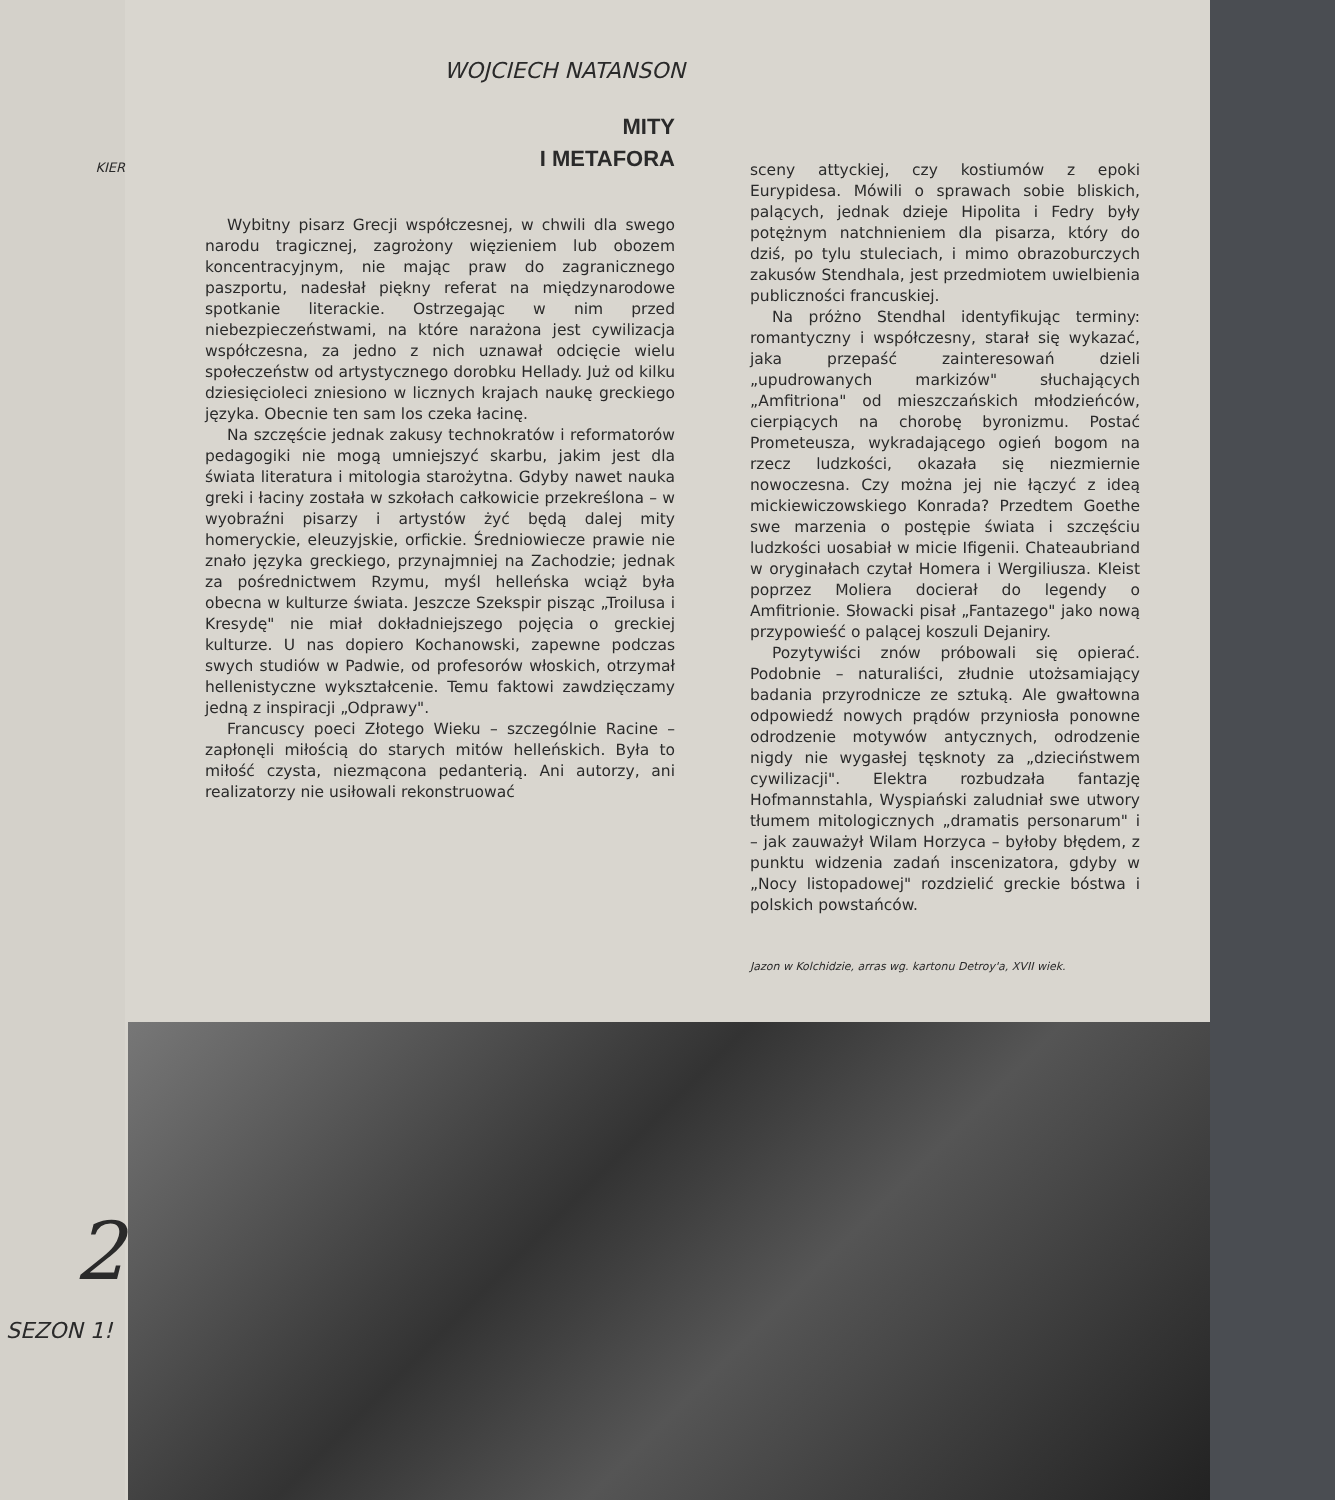KIER
2
SEZON 1!
WOJCIECH NATANSON
MITY
I METAFORA
Wybitny pisarz Grecji współczesnej, w chwili dla swego narodu tragicznej, zagrożony więzieniem lub obozem koncentracyjnym, nie mając praw do zagranicznego paszportu, nadesłał piękny referat na międzynarodowe spotkanie literackie. Ostrzegając w nim przed niebezpieczeństwami, na które narażona jest cywilizacja współczesna, za jedno z nich uznawał odcięcie wielu społeczeństw od artystycznego dorobku Hellady. Już od kilku dziesięcioleci zniesiono w licznych krajach naukę greckiego języka. Obecnie ten sam los czeka łacinę.
Na szczęście jednak zakusy technokratów i reformatorów pedagogiki nie mogą umniejszyć skarbu, jakim jest dla świata literatura i mitologia starożytna. Gdyby nawet nauka greki i łaciny została w szkołach całkowicie przekreślona – w wyobraźni pisarzy i artystów żyć będą dalej mity homeryckie, eleuzyjskie, orfickie. Średniowiecze prawie nie znało języka greckiego, przynajmniej na Zachodzie; jednak za pośrednictwem Rzymu, myśl helleńska wciąż była obecna w kulturze świata. Jeszcze Szekspir pisząc „Troilusa i Kresydę" nie miał dokładniejszego pojęcia o greckiej kulturze. U nas dopiero Kochanowski, zapewne podczas swych studiów w Padwie, od profesorów włoskich, otrzymał hellenistyczne wykształcenie. Temu faktowi zawdzięczamy jedną z inspiracji „Odprawy".
Francuscy poeci Złotego Wieku – szczególnie Racine – zapłonęli miłością do starych mitów helleńskich. Była to miłość czysta, niezmącona pedanterią. Ani autorzy, ani realizatorzy nie usiłowali rekonstruować
sceny attyckiej, czy kostiumów z epoki Eurypidesa. Mówili o sprawach sobie bliskich, palących, jednak dzieje Hipolita i Fedry były potężnym natchnieniem dla pisarza, który do dziś, po tylu stuleciach, i mimo obrazoburczych zakusów Stendhala, jest przedmiotem uwielbienia publiczności francuskiej.
Na próżno Stendhal identyfikując terminy: romantyczny i współczesny, starał się wykazać, jaka przepaść zainteresowań dzieli „upudrowanych markizów" słuchających „Amfitriona" od mieszczańskich młodzieńców, cierpiących na chorobę byronizmu. Postać Prometeusza, wykradającego ogień bogom na rzecz ludzkości, okazała się niezmiernie nowoczesna. Czy można jej nie łączyć z ideą mickiewiczowskiego Konrada? Przedtem Goethe swe marzenia o postępie świata i szczęściu ludzkości uosabiał w micie Ifigenii. Chateaubriand w oryginałach czytał Homera i Wergiliusza. Kleist poprzez Moliera docierał do legendy o Amfitrionie. Słowacki pisał „Fantazego" jako nową przypowieść o palącej koszuli Dejaniry.
Pozytywiści znów próbowali się opierać. Podobnie – naturaliści, złudnie utożsamiający badania przyrodnicze ze sztuką. Ale gwałtowna odpowiedź nowych prądów przyniosła ponowne odrodzenie motywów antycznych, odrodzenie nigdy nie wygasłej tęsknoty za „dzieciństwem cywilizacji". Elektra rozbudzała fantazję Hofmannstahla, Wyspiański zaludniał swe utwory tłumem mitologicznych „dramatis personarum" i – jak zauważył Wilam Horzyca – byłoby błędem, z punktu widzenia zadań inscenizatora, gdyby w „Nocy listopadowej" rozdzielić greckie bóstwa i polskich powstańców.
Jazon w Kolchidzie, arras wg. kartonu Detroy'a, XVII wiek.